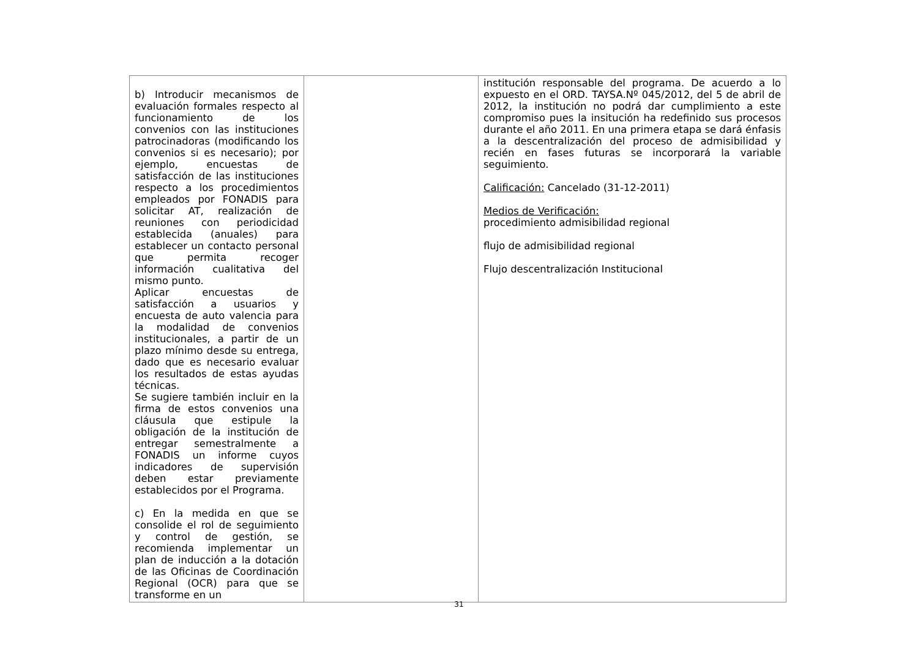| b) Introducir mecanismos de evaluación formales respecto al funcionamiento de los convenios con las instituciones patrocinadoras (modificando los convenios si es necesario); por ejemplo, encuestas de satisfacción de las instituciones respecto a los procedimientos empleados por FONADIS para solicitar AT, realización de reuniones con periodicidad establecida (anuales) para establecer un contacto personal que permita recoger información cualitativa del mismo punto. Aplicar encuestas de satisfacción a usuarios y encuesta de auto valencia para la modalidad de convenios institucionales, a partir de un plazo mínimo desde su entrega, dado que es necesario evaluar los resultados de estas ayudas técnicas. Se sugiere también incluir en la firma de estos convenios una cláusula que estipule la obligación de la institución de entregar semestralmente a FONADIS un informe cuyos indicadores de supervisión deben estar previamente establecidos por el Programa. c) En la medida en que se consolide el rol de seguimiento y control de gestión, se recomienda implementar un plan de inducción a la dotación de las Oficinas de Coordinación Regional (OCR) para que se transforme en un | | institución responsable del programa. De acuerdo a lo expuesto en el ORD. TAYSA.Nº 045/2012, del 5 de abril de 2012, la institución no podrá dar cumplimiento a este compromiso pues la insitución ha redefinido sus procesos durante el año 2011. En una primera etapa se dará énfasis a la descentralización del proceso de admisibilidad y recién en fases futuras se incorporará la variable seguimiento. Calificación: Cancelado (31-12-2011) Medios de Verificación: procedimiento admisibilidad regional flujo de admisibilidad regional Flujo descentralización Institucional |
31